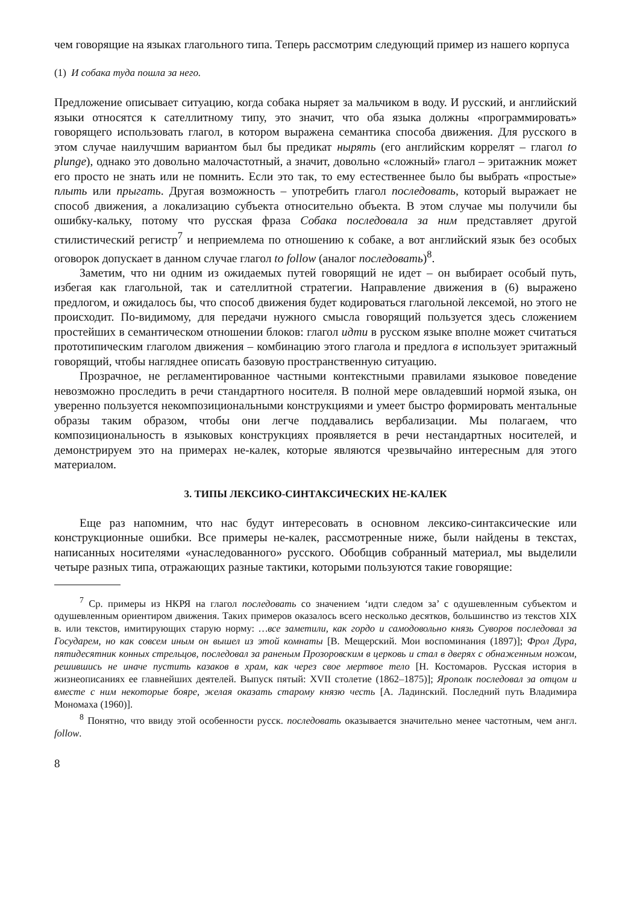чем говорящие на языках глагольного типа. Теперь рассмотрим следующий пример из нашего корпуса
(1) И собака туда пошла за него.
Предложение описывает ситуацию, когда собака ныряет за мальчиком в воду. И русский, и английский языки относятся к сателлитному типу, это значит, что оба языка должны «программировать» говорящего использовать глагол, в котором выражена семантика способа движения. Для русского в этом случае наилучшим вариантом был бы предикат нырять (его английским коррелят – глагол to plunge), однако это довольно малочастотный, а значит, довольно «сложный» глагол – эритажник может его просто не знать или не помнить. Если это так, то ему естественнее было бы выбрать «простые» плыть или прыгать. Другая возможность – употребить глагол последовать, который выражает не способ движения, а локализацию субъекта относительно объекта. В этом случае мы получили бы ошибку-кальку, потому что русская фраза Собака последовала за ним представляет другой стилистический регистр<sup>7</sup> и неприемлема по отношению к собаке, а вот английский язык без особых оговорок допускает в данном случае глагол to follow (аналог последовать)<sup>8</sup>.
Заметим, что ни одним из ожидаемых путей говорящий не идет – он выбирает особый путь, избегая как глагольной, так и сателлитной стратегии. Направление движения в (6) выражено предлогом, и ожидалось бы, что способ движения будет кодироваться глагольной лексемой, но этого не происходит. По-видимому, для передачи нужного смысла говорящий пользуется здесь сложением простейших в семантическом отношении блоков: глагол идти в русском языке вполне может считаться прототипическим глаголом движения – комбинацию этого глагола и предлога в использует эритажный говорящий, чтобы нагляднее описать базовую пространственную ситуацию.
Прозрачное, не регламентированное частными контекстными правилами языковое поведение невозможно проследить в речи стандартного носителя. В полной мере овладевший нормой языка, он уверенно пользуется некомпозициональными конструкциями и умеет быстро формировать ментальные образы таким образом, чтобы они легче поддавались вербализации. Мы полагаем, что композициональность в языковых конструкциях проявляется в речи нестандартных носителей, и демонстрируем это на примерах не-калек, которые являются чрезвычайно интересным для этого материалом.
3. ТИПЫ ЛЕКСИКО-СИНТАКСИЧЕСКИХ НЕ-КАЛЕК
Еще раз напомним, что нас будут интересовать в основном лексико-синтаксические или конструкционные ошибки. Все примеры не-калек, рассмотренные ниже, были найдены в текстах, написанных носителями «унаследованного» русского. Обобщив собранный материал, мы выделили четыре разных типа, отражающих разные тактики, которыми пользуются такие говорящие:
<sup>7</sup> Ср. примеры из НКРЯ на глагол последовать со значением ‘идти следом за’ с одушевленным субъектом и одушевленным ориентиром движения. Таких примеров оказалось всего несколько десятков, большинство из текстов XIX в. или текстов, имитирующих старую норму: …все заметили, как гордо и самодовольно князь Суворов последовал за Государем, но как совсем иным он вышел из этой комнаты [В. Мещерский. Мои воспоминания (1897)]; Фрол Дура, пятидесятник конных стрельцов, последовал за раненым Прозоровским в церковь и стал в дверях с обнаженным ножом, решившись не иначе пустить казаков в храм, как через свое мертвое тело [Н. Костомаров. Русская история в жизнеописаниях ее главнейших деятелей. Выпуск пятый: XVII столетие (1862–1875)]; Ярополк последовал за отцом и вместе с ним некоторые бояре, желая оказать старому князю честь [А. Ладинский. Последний путь Владимира Мономаха (1960)].
<sup>8</sup> Понятно, что ввиду этой особенности русск. последовать оказывается значительно менее частотным, чем англ. follow.
8